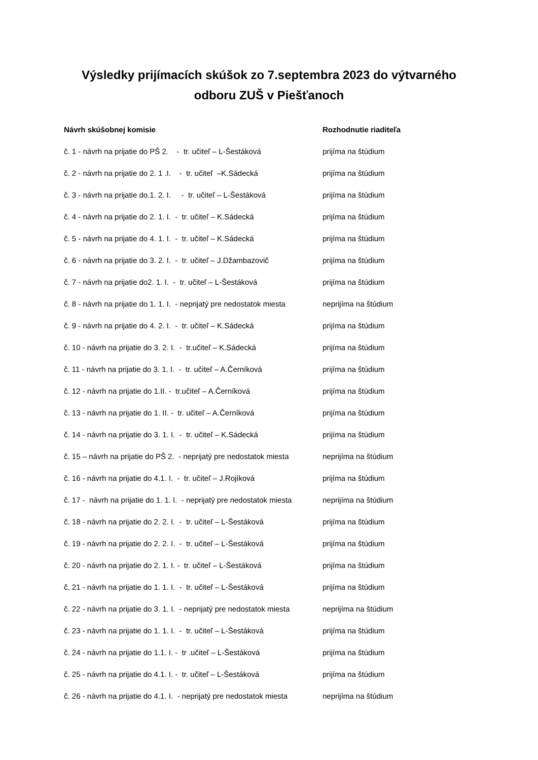Výsledky prijímacích skúšok zo 7.septembra 2023 do výtvarného
odboru ZUŠ v Piešťanoch
| Návrh skúšobnej komisie | Rozhodnutie riaditeľa |
| --- | --- |
| č. 1 - návrh na prijatie do PŠ 2. - tr. učiteľ – L-Šestáková | prijíma na štúdium |
| č. 2 - návrh na prijatie do 2. 1 .I. - tr. učiteľ –K.Sádecká | prijíma na štúdium |
| č. 3 - návrh na prijatie do.1. 2. I. - tr. učiteľ – L-Šestáková | prijíma na štúdium |
| č. 4 - návrh na prijatie do 2. 1. I. - tr. učiteľ – K.Sádecká | prijíma na štúdium |
| č. 5 - návrh na prijatie do 4. 1. I. - tr. učiteľ – K.Sádecká | prijíma na štúdium |
| č. 6 - návrh na prijatie do 3. 2. I. - tr. učiteľ – J.Džambazovič | prijíma na štúdium |
| č. 7 - návrh na prijatie do2. 1. I. - tr. učiteľ – L-Šestáková | prijíma na štúdium |
| č. 8 - návrh na prijatie do 1. 1. I. - neprijatý pre nedostatok miesta | neprijíma na štúdium |
| č. 9 - návrh na prijatie do 4. 2. I. - tr. učiteľ – K.Sádecká | prijíma na štúdium |
| č. 10 - návrh na prijatie do 3. 2. I. - tr.učiteľ – K.Sádecká | prijíma na štúdium |
| č. 11 - návrh na prijatie do 3. 1. I. - tr. učiteľ – A.Černíková | prijíma na štúdium |
| č. 12 - návrh na prijatie do 1.II. - tr.učiteľ – A.Černíková | prijíma na štúdium |
| č. 13 - návrh na prijatie do 1. II. - tr. učiteľ – A.Černíková | prijíma na štúdium |
| č. 14 - návrh na prijatie do 3. 1. I. - tr. učiteľ – K.Sádecká | prijíma na štúdium |
| č. 15 – návrh na prijatie do PŠ 2. - neprijatý pre nedostatok miesta | neprijíma na štúdium |
| č. 16 - návrh na prijatie do 4.1. I. - tr. učiteľ – J.Rojíková | prijíma na štúdium |
| č. 17 - návrh na prijatie do 1. 1. I. - neprijatý pre nedostatok miesta | neprijíma na štúdium |
| č. 18 - návrh na prijatie do 2. 2. I. - tr. učiteľ – L-Šestáková | prijíma na štúdium |
| č. 19 - návrh na prijatie do 2. 2. I. - tr. učiteľ – L-Šestáková | prijíma na štúdium |
| č. 20 - návrh na prijatie do 2. 1. I. - tr. učiteľ – L-Šestáková | prijíma na štúdium |
| č. 21 - návrh na prijatie do 1. 1. I. - tr. učiteľ – L-Šestáková | prijíma na štúdium |
| č. 22 - návrh na prijatie do 3. 1. I. - neprijatý pre nedostatok miesta | neprijíma na štúdium |
| č. 23 - návrh na prijatie do 1. 1. I. - tr. učiteľ – L-Šestáková | prijíma na štúdium |
| č. 24 - návrh na prijatie do 1.1. I. - tr .učiteľ – L-Šestáková | prijíma na štúdium |
| č. 25 - návrh na prijatie do 4.1. I. - tr. učiteľ – L-Šestáková | prijíma na štúdium |
| č. 26 - návrh na prijatie do 4.1. I. - neprijatý pre nedostatok miesta | neprijíma na štúdium |